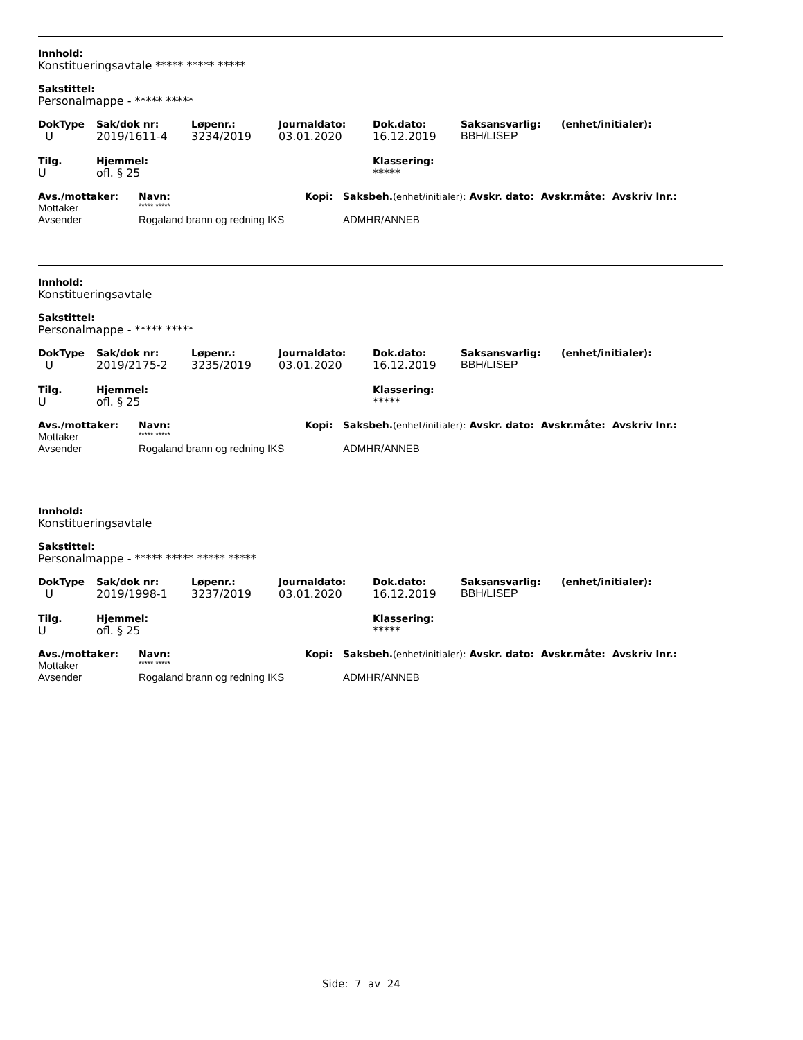Innhold:
Konstitueringsavtale ***** ***** *****
Sakstittel:
Personalmappe - ***** *****
| DokType | Sak/dok nr: | Løpenr.: | Journaldato: | Dok.dato: | Saksansvarlig: | (enhet/initialer): |
| U | 2019/1611-4 | 3234/2019 | 03.01.2020 | 16.12.2019 | BBH/LISEP | |
| Tilg. | Hjemmel: | Klassering: |
| U | ofl. § 25 | ***** |
| Avs./mottaker: | Navn: | Kopi: | Saksbeh. (enhet/initialer): Avskr. dato: Avskr.måte: Avskriv lnr.: |
| Mottaker | ***** ***** | | |
| Avsender | Rogaland brann og redning IKS | | ADMHR/ANNEB |
Innhold:
Konstitueringsavtale
Sakstittel:
Personalmappe - ***** *****
| DokType | Sak/dok nr: | Løpenr.: | Journaldato: | Dok.dato: | Saksansvarlig: | (enhet/initialer): |
| U | 2019/2175-2 | 3235/2019 | 03.01.2020 | 16.12.2019 | BBH/LISEP | |
| Tilg. | Hjemmel: | Klassering: |
| U | ofl. § 25 | ***** |
| Avs./mottaker: | Navn: | Kopi: | Saksbeh. (enhet/initialer): Avskr. dato: Avskr.måte: Avskriv lnr.: |
| Mottaker | ***** ***** | | |
| Avsender | Rogaland brann og redning IKS | | ADMHR/ANNEB |
Innhold:
Konstitueringsavtale
Sakstittel:
Personalmappe - ***** ***** ***** *****
| DokType | Sak/dok nr: | Løpenr.: | Journaldato: | Dok.dato: | Saksansvarlig: | (enhet/initialer): |
| U | 2019/1998-1 | 3237/2019 | 03.01.2020 | 16.12.2019 | BBH/LISEP | |
| Tilg. | Hjemmel: | Klassering: |
| U | ofl. § 25 | ***** |
| Avs./mottaker: | Navn: | Kopi: | Saksbeh. (enhet/initialer): Avskr. dato: Avskr.måte: Avskriv lnr.: |
| Mottaker | ***** ***** | | |
| Avsender | Rogaland brann og redning IKS | | ADMHR/ANNEB |
Side: 7 av 24